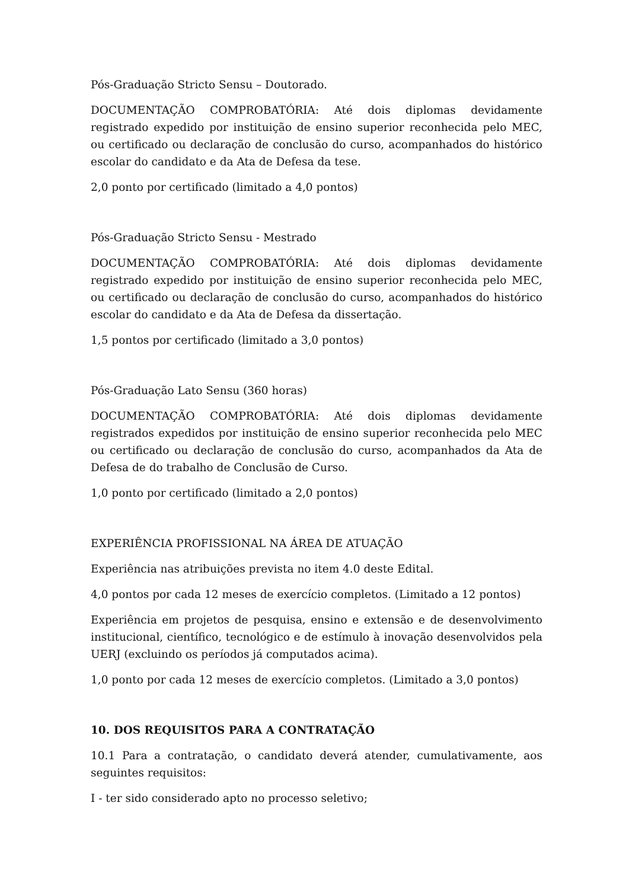Pós-Graduação Stricto Sensu – Doutorado.
DOCUMENTAÇÃO COMPROBATÓRIA: Até dois diplomas devidamente registrado expedido por instituição de ensino superior reconhecida pelo MEC, ou certificado ou declaração de conclusão do curso, acompanhados do histórico escolar do candidato e da Ata de Defesa da tese.
2,0 ponto por certificado (limitado a 4,0 pontos)
Pós-Graduação Stricto Sensu - Mestrado
DOCUMENTAÇÃO COMPROBATÓRIA: Até dois diplomas devidamente registrado expedido por instituição de ensino superior reconhecida pelo MEC, ou certificado ou declaração de conclusão do curso, acompanhados do histórico escolar do candidato e da Ata de Defesa da dissertação.
1,5 pontos por certificado (limitado a 3,0 pontos)
Pós-Graduação Lato Sensu (360 horas)
DOCUMENTAÇÃO COMPROBATÓRIA: Até dois diplomas devidamente registrados expedidos por instituição de ensino superior reconhecida pelo MEC ou certificado ou declaração de conclusão do curso, acompanhados da Ata de Defesa de do trabalho de Conclusão de Curso.
1,0 ponto por certificado (limitado a 2,0 pontos)
EXPERIÊNCIA PROFISSIONAL NA ÁREA DE ATUAÇÃO
Experiência nas atribuições prevista no item 4.0 deste Edital.
4,0 pontos por cada 12 meses de exercício completos. (Limitado a 12 pontos)
Experiência em projetos de pesquisa, ensino e extensão e de desenvolvimento institucional, científico, tecnológico e de estímulo à inovação desenvolvidos pela UERJ (excluindo os períodos já computados acima).
1,0 ponto por cada 12 meses de exercício completos. (Limitado a 3,0 pontos)
10. DOS REQUISITOS PARA A CONTRATAÇÃO
10.1 Para a contratação, o candidato deverá atender, cumulativamente, aos seguintes requisitos:
I - ter sido considerado apto no processo seletivo;